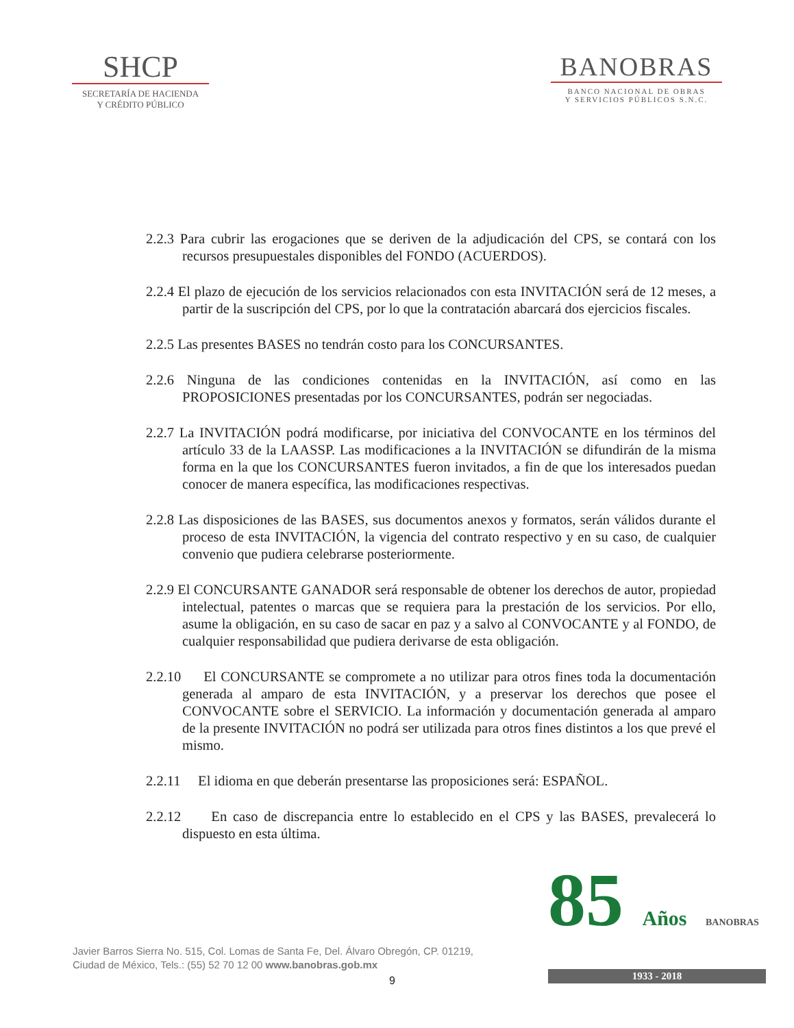SHCP
SECRETARÍA DE HACIENDA
Y CRÉDITO PÚBLICO
BANOBRAS
BANCO NACIONAL DE OBRAS
Y SERVICIOS PÚBLICOS S.N.C.
2.2.3 Para cubrir las erogaciones que se deriven de la adjudicación del CPS, se contará con los recursos presupuestales disponibles del FONDO (ACUERDOS).
2.2.4 El plazo de ejecución de los servicios relacionados con esta INVITACIÓN será de 12 meses, a partir de la suscripción del CPS, por lo que la contratación abarcará dos ejercicios fiscales.
2.2.5 Las presentes BASES no tendrán costo para los CONCURSANTES.
2.2.6 Ninguna de las condiciones contenidas en la INVITACIÓN, así como en las PROPOSICIONES presentadas por los CONCURSANTES, podrán ser negociadas.
2.2.7 La INVITACIÓN podrá modificarse, por iniciativa del CONVOCANTE en los términos del artículo 33 de la LAASSP. Las modificaciones a la INVITACIÓN se difundirán de la misma forma en la que los CONCURSANTES fueron invitados, a fin de que los interesados puedan conocer de manera específica, las modificaciones respectivas.
2.2.8 Las disposiciones de las BASES, sus documentos anexos y formatos, serán válidos durante el proceso de esta INVITACIÓN, la vigencia del contrato respectivo y en su caso, de cualquier convenio que pudiera celebrarse posteriormente.
2.2.9 El CONCURSANTE GANADOR será responsable de obtener los derechos de autor, propiedad intelectual, patentes o marcas que se requiera para la prestación de los servicios. Por ello, asume la obligación, en su caso de sacar en paz y a salvo al CONVOCANTE y al FONDO, de cualquier responsabilidad que pudiera derivarse de esta obligación.
2.2.10 El CONCURSANTE se compromete a no utilizar para otros fines toda la documentación generada al amparo de esta INVITACIÓN, y a preservar los derechos que posee el CONVOCANTE sobre el SERVICIO. La información y documentación generada al amparo de la presente INVITACIÓN no podrá ser utilizada para otros fines distintos a los que prevé el mismo.
2.2.11 El idioma en que deberán presentarse las proposiciones será: ESPAÑOL.
2.2.12 En caso de discrepancia entre lo establecido en el CPS y las BASES, prevalecerá lo dispuesto en esta última.
Javier Barros Sierra No. 515, Col. Lomas de Santa Fe, Del. Álvaro Obregón, CP. 01219,
Ciudad de México, Tels.: (55) 52 70 12 00 www.banobras.gob.mx
9
85 Años BANOBRAS
1933 - 2018